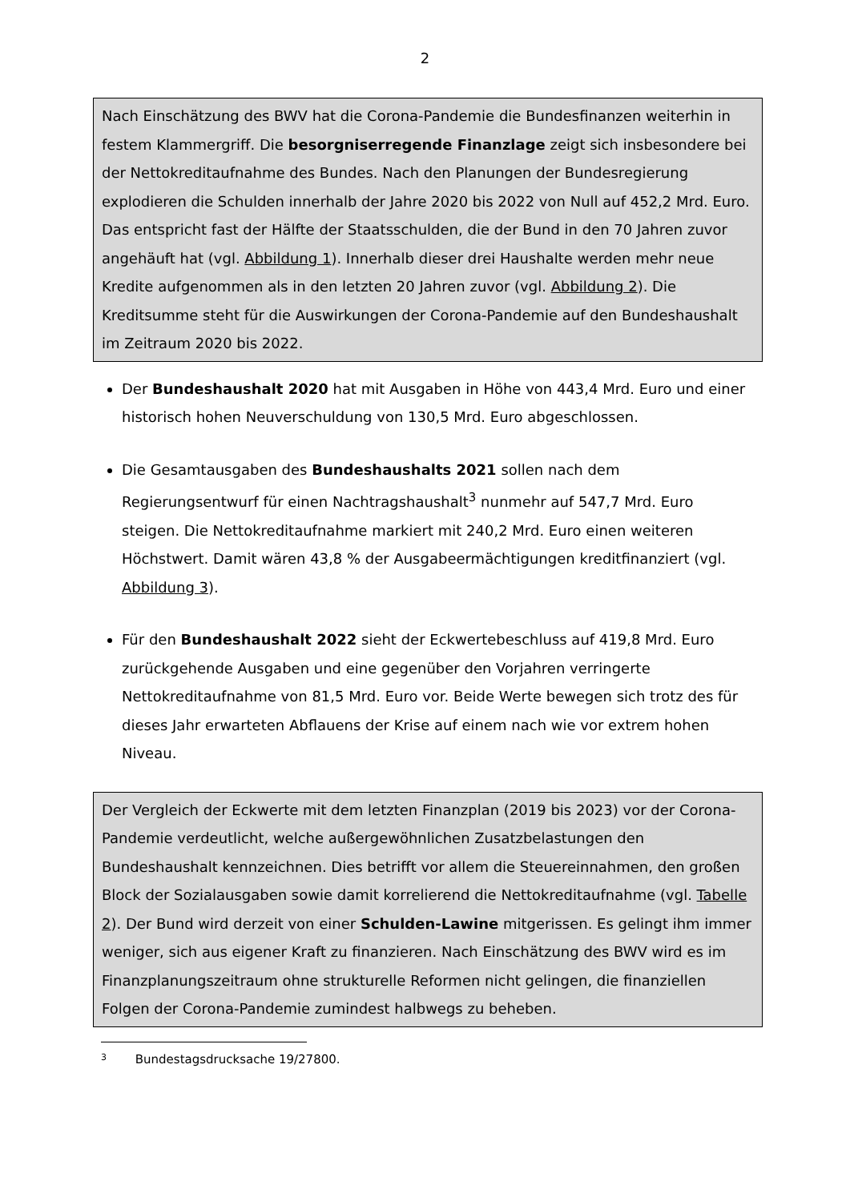2
Nach Einschätzung des BWV hat die Corona-Pandemie die Bundesfinanzen weiterhin in festem Klammergriff. Die besorgniserregende Finanzlage zeigt sich insbesondere bei der Nettokreditaufnahme des Bundes. Nach den Planungen der Bundesregierung explodieren die Schulden innerhalb der Jahre 2020 bis 2022 von Null auf 452,2 Mrd. Euro. Das entspricht fast der Hälfte der Staatsschulden, die der Bund in den 70 Jahren zuvor angehäuft hat (vgl. Abbildung 1). Innerhalb dieser drei Haushalte werden mehr neue Kredite aufgenommen als in den letzten 20 Jahren zuvor (vgl. Abbildung 2). Die Kreditsumme steht für die Auswirkungen der Corona-Pandemie auf den Bundeshaushalt im Zeitraum 2020 bis 2022.
Der Bundeshaushalt 2020 hat mit Ausgaben in Höhe von 443,4 Mrd. Euro und einer historisch hohen Neuverschuldung von 130,5 Mrd. Euro abgeschlossen.
Die Gesamtausgaben des Bundeshaushalts 2021 sollen nach dem Regierungsentwurf für einen Nachtragshaushalt<sup>3</sup> nunmehr auf 547,7 Mrd. Euro steigen. Die Nettokreditaufnahme markiert mit 240,2 Mrd. Euro einen weiteren Höchstwert. Damit wären 43,8 % der Ausgabeermächtigungen kreditfinanziert (vgl. Abbildung 3).
Für den Bundeshaushalt 2022 sieht der Eckwertebeschluss auf 419,8 Mrd. Euro zurückgehende Ausgaben und eine gegenüber den Vorjahren verringerte Nettokreditaufnahme von 81,5 Mrd. Euro vor. Beide Werte bewegen sich trotz des für dieses Jahr erwarteten Abflauens der Krise auf einem nach wie vor extrem hohen Niveau.
Der Vergleich der Eckwerte mit dem letzten Finanzplan (2019 bis 2023) vor der Corona-Pandemie verdeutlicht, welche außergewöhnlichen Zusatzbelastungen den Bundeshaushalt kennzeichnen. Dies betrifft vor allem die Steuereinnahmen, den großen Block der Sozialausgaben sowie damit korrelierend die Nettokreditaufnahme (vgl. Tabelle 2). Der Bund wird derzeit von einer Schulden-Lawine mitgerissen. Es gelingt ihm immer weniger, sich aus eigener Kraft zu finanzieren. Nach Einschätzung des BWV wird es im Finanzplanungszeitraum ohne strukturelle Reformen nicht gelingen, die finanziellen Folgen der Corona-Pandemie zumindest halbwegs zu beheben.
3 Bundestagsdrucksache 19/27800.